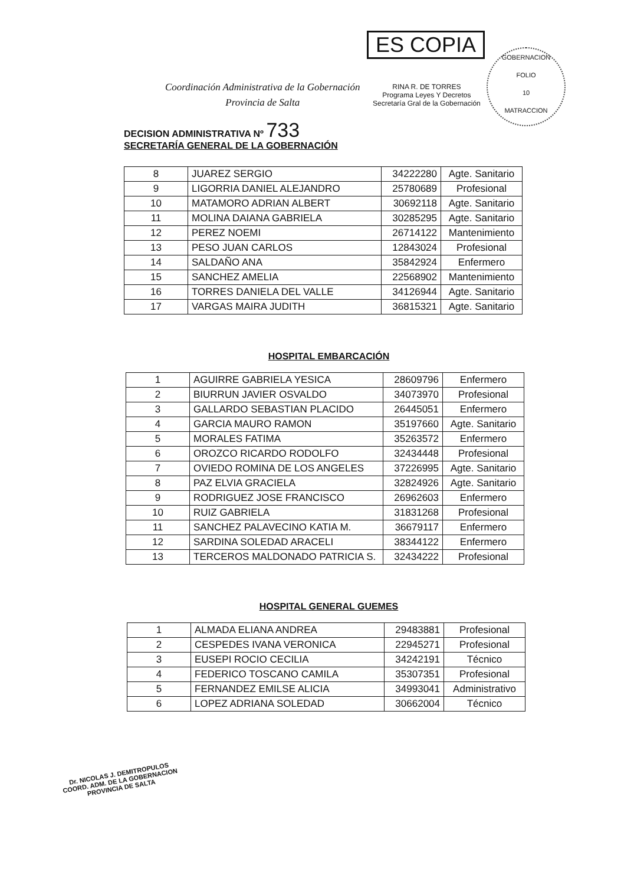Coordinación Administrativa de la Gobernación
Provincia de Salta
ES COPIA
RINA R. DE TORRES
Programa Leyes Y Decretos
Secretaría Gral de la Gobernación
GOBERNACION
FOLIO
10
MATRACCION
DECISION ADMINISTRATIVA Nº 733
SECRETARÍA GENERAL DE LA GOBERNACIÓN
| 8 | JUAREZ SERGIO | 34222280 | Agte. Sanitario |
| 9 | LIGORRIA DANIEL ALEJANDRO | 25780689 | Profesional |
| 10 | MATAMORO ADRIAN ALBERT | 30692118 | Agte. Sanitario |
| 11 | MOLINA DAIANA GABRIELA | 30285295 | Agte. Sanitario |
| 12 | PEREZ NOEMI | 26714122 | Mantenimiento |
| 13 | PESO JUAN CARLOS | 12843024 | Profesional |
| 14 | SALDAÑO ANA | 35842924 | Enfermero |
| 15 | SANCHEZ AMELIA | 22568902 | Mantenimiento |
| 16 | TORRES DANIELA DEL VALLE | 34126944 | Agte. Sanitario |
| 17 | VARGAS MAIRA JUDITH | 36815321 | Agte. Sanitario |
HOSPITAL EMBARCACIÓN
| 1 | AGUIRRE GABRIELA YESICA | 28609796 | Enfermero |
| 2 | BIURRUN JAVIER OSVALDO | 34073970 | Profesional |
| 3 | GALLARDO SEBASTIAN PLACIDO | 26445051 | Enfermero |
| 4 | GARCIA MAURO RAMON | 35197660 | Agte. Sanitario |
| 5 | MORALES FATIMA | 35263572 | Enfermero |
| 6 | OROZCO RICARDO RODOLFO | 32434448 | Profesional |
| 7 | OVIEDO ROMINA DE LOS ANGELES | 37226995 | Agte. Sanitario |
| 8 | PAZ ELVIA GRACIELA | 32824926 | Agte. Sanitario |
| 9 | RODRIGUEZ JOSE FRANCISCO | 26962603 | Enfermero |
| 10 | RUIZ GABRIELA | 31831268 | Profesional |
| 11 | SANCHEZ PALAVECINO KATIA M. | 36679117 | Enfermero |
| 12 | SARDINA SOLEDAD ARACELI | 38344122 | Enfermero |
| 13 | TERCEROS MALDONADO PATRICIA S. | 32434222 | Profesional |
HOSPITAL GENERAL GUEMES
| 1 | ALMADA ELIANA ANDREA | 29483881 | Profesional |
| 2 | CESPEDES IVANA VERONICA | 22945271 | Profesional |
| 3 | EUSEPI ROCIO CECILIA | 34242191 | Técnico |
| 4 | FEDERICO TOSCANO CAMILA | 35307351 | Profesional |
| 5 | FERNANDEZ EMILSE ALICIA | 34993041 | Administrativo |
| 6 | LOPEZ ADRIANA SOLEDAD | 30662004 | Técnico |
Dr. NICOLAS J. DEMITROPULOS
COORD. ADM. DE LA GOBERNACION
PROVINCIA DE SALTA